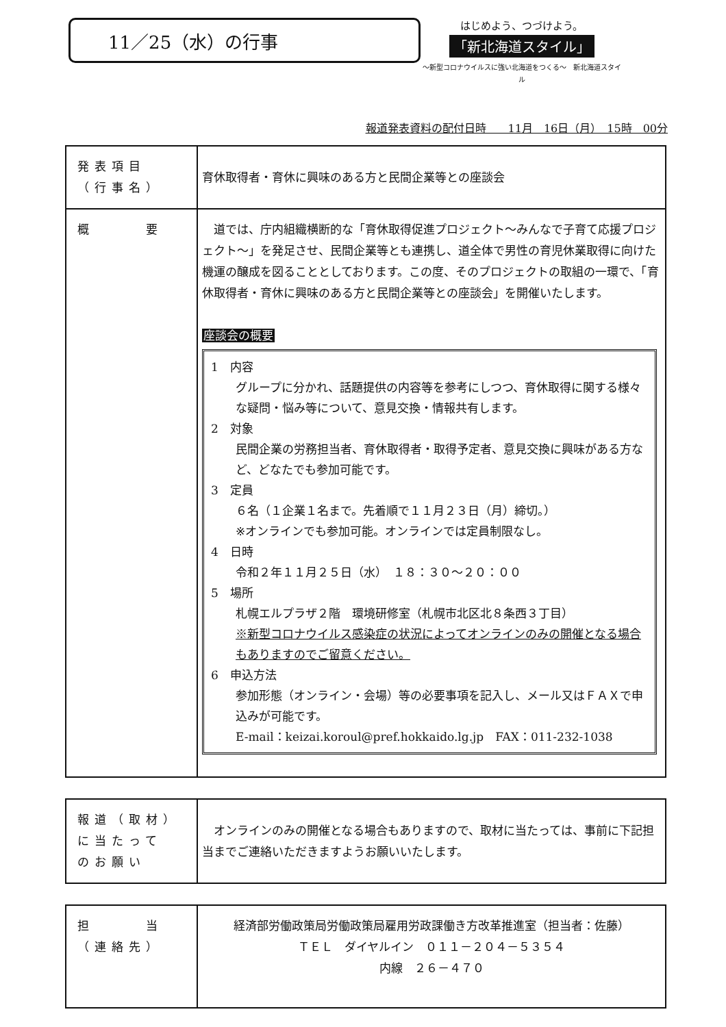11／25（水）の行事
はじめよう、つづけよう。
「新北海道スタイル」
～新型コロナウイルスに強い北海道をつくる～　新北海道スタイル
報道発表資料の配付日時　　11月　16日（月）　15時　00分
| 発表項目 （行事名） | 育休取得者・育休に興味のある方と民間企業等との座談会 |
| 概 要 | 道では、庁内組織横断的な「育休取得促進プロジェクト～みんなで子育て応援プロジェクト～」を発足させ、民間企業等とも連携し、道全体で男性の育児休業取得に向けた機運の醸成を図ることとしております。この度、そのプロジェクトの取組の一環で、「育休取得者・育休に興味のある方と民間企業等との座談会」を開催いたします。 座談会の概要 1 内容 グループに分かれ、話題提供の内容等を参考にしつつ、育休取得に関する様々な疑問・悩み等について、意見交換・情報共有します。 2 対象 民間企業の労務担当者、育休取得者・取得予定者、意見交換に興味がある方など、どなたでも参加可能です。 3 定員 ６名（１企業１名まで。先着順で１１月２３日（月）締切。） ※オンラインでも参加可能。オンラインでは定員制限なし。 4 日時 令和２年１１月２５日（水） １８：３０～２０：００ 5 場所 札幌エルプラザ２階 環境研修室（札幌市北区北８条西３丁目） ※新型コロナウイルス感染症の状況によってオンラインのみの開催となる場合もありますのでご留意ください。 6 申込方法 参加形態（オンライン・会場）等の必要事項を記入し、メール又はＦＡＸで申込みが可能です。 E-mail：keizai.koroul@pref.hokkaido.lg.jp FAX：011-232-1038 |
| 報道（取材） に当たって のお願い | オンラインのみの開催となる場合もありますので、取材に当たっては、事前に下記担当までご連絡いただきますようお願いいたします。 |
| 担 当 （連絡先） | 経済部労働政策局労働政策局雇用労政課働き方改革推進室（担当者：佐藤） ＴＥＬ ダイヤルイン ０１１－２０４－５３５４ 内線 ２６－４７０ |